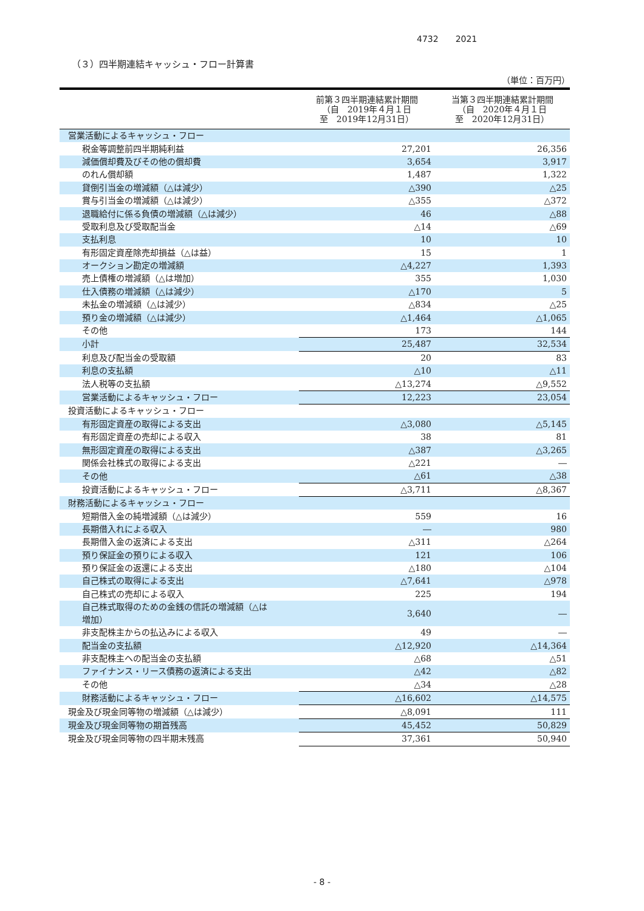4732 2021
（３）四半期連結キャッシュ・フロー計算書
（単位：百万円）
| | 前第３四半期連結累計期間 （自 2019年４月１日 至 2019年12月31日） | 当第３四半期連結累計期間 （自 2020年４月１日 至 2020年12月31日） |
| --- | --- | --- |
| 営業活動によるキャッシュ・フロー | | |
| 税金等調整前四半期純利益 | 27,201 | 26,356 |
| 減価償却費及びその他の償却費 | 3,654 | 3,917 |
| のれん償却額 | 1,487 | 1,322 |
| 貸倒引当金の増減額（△は減少） | △390 | △25 |
| 賞与引当金の増減額（△は減少） | △355 | △372 |
| 退職給付に係る負債の増減額（△は減少） | 46 | △88 |
| 受取利息及び受取配当金 | △14 | △69 |
| 支払利息 | 10 | 10 |
| 有形固定資産除売却損益（△は益） | 15 | 1 |
| オークション勘定の増減額 | △4,227 | 1,393 |
| 売上債権の増減額（△は増加） | 355 | 1,030 |
| 仕入債務の増減額（△は減少） | △170 | 5 |
| 未払金の増減額（△は減少） | △834 | △25 |
| 預り金の増減額（△は減少） | △1,464 | △1,065 |
| その他 | 173 | 144 |
| 小計 | 25,487 | 32,534 |
| 利息及び配当金の受取額 | 20 | 83 |
| 利息の支払額 | △10 | △11 |
| 法人税等の支払額 | △13,274 | △9,552 |
| 営業活動によるキャッシュ・フロー | 12,223 | 23,054 |
| 投資活動によるキャッシュ・フロー | | |
| 有形固定資産の取得による支出 | △3,080 | △5,145 |
| 有形固定資産の売却による収入 | 38 | 81 |
| 無形固定資産の取得による支出 | △387 | △3,265 |
| 関係会社株式の取得による支出 | △221 | ― |
| その他 | △61 | △38 |
| 投資活動によるキャッシュ・フロー | △3,711 | △8,367 |
| 財務活動によるキャッシュ・フロー | | |
| 短期借入金の純増減額（△は減少） | 559 | 16 |
| 長期借入れによる収入 | ― | 980 |
| 長期借入金の返済による支出 | △311 | △264 |
| 預り保証金の預りによる収入 | 121 | 106 |
| 預り保証金の返還による支出 | △180 | △104 |
| 自己株式の取得による支出 | △7,641 | △978 |
| 自己株式の売却による収入 | 225 | 194 |
| 自己株式取得のための金銭の信託の増減額（△は 増加） | 3,640 | ― |
| 非支配株主からの払込みによる収入 | 49 | ― |
| 配当金の支払額 | △12,920 | △14,364 |
| 非支配株主への配当金の支払額 | △68 | △51 |
| ファイナンス・リース債務の返済による支出 | △42 | △82 |
| その他 | △34 | △28 |
| 財務活動によるキャッシュ・フロー | △16,602 | △14,575 |
| 現金及び現金同等物の増減額（△は減少） | △8,091 | 111 |
| 現金及び現金同等物の期首残高 | 45,452 | 50,829 |
| 現金及び現金同等物の四半期末残高 | 37,361 | 50,940 |
- 8 -